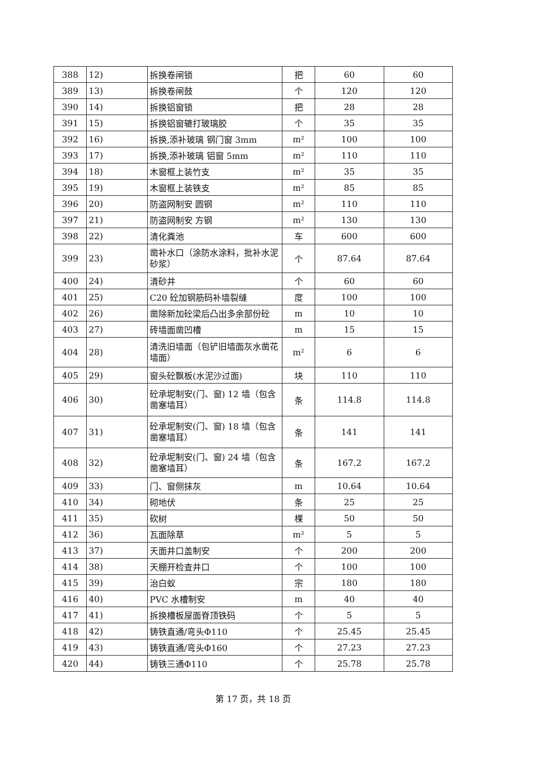| 388 | 12) | 拆换卷闸锁 | 把 | 60 | 60 |
| 389 | 13) | 拆换卷闸鼓 | 个 | 120 | 120 |
| 390 | 14) | 拆换铝窗锁 | 把 | 28 | 28 |
| 391 | 15) | 拆换铝窗辘打玻璃胶 | 个 | 35 | 35 |
| 392 | 16) | 拆换,添补玻璃 钢门窗 3mm | m² | 100 | 100 |
| 393 | 17) | 拆换,添补玻璃 铝窗 5mm | m² | 110 | 110 |
| 394 | 18) | 木窗框上装竹支 | m² | 35 | 35 |
| 395 | 19) | 木窗框上装铁支 | m² | 85 | 85 |
| 396 | 20) | 防盗网制安 圆钢 | m² | 110 | 110 |
| 397 | 21) | 防盗网制安 方钢 | m² | 130 | 130 |
| 398 | 22) | 清化粪池 | 车 | 600 | 600 |
| 399 | 23) | 凿补水口（涂防水涂料，批补水泥砂浆） | 个 | 87.64 | 87.64 |
| 400 | 24) | 清砂井 | 个 | 60 | 60 |
| 401 | 25) | C20 砼加钢筋码补墙裂缝 | 度 | 100 | 100 |
| 402 | 26) | 凿除新加砼梁后凸出多余部份砼 | m | 10 | 10 |
| 403 | 27) | 砖墙面凿凹槽 | m | 15 | 15 |
| 404 | 28) | 清洗旧墙面（包铲旧墙面灰水凿花墙面） | m² | 6 | 6 |
| 405 | 29) | 窗头砼飘板(水泥沙过面) | 块 | 110 | 110 |
| 406 | 30) | 砼承坭制安(门、窗) 12 墙（包含凿塞墙耳） | 条 | 114.8 | 114.8 |
| 407 | 31) | 砼承坭制安(门、窗) 18 墙（包含凿塞墙耳） | 条 | 141 | 141 |
| 408 | 32) | 砼承坭制安(门、窗) 24 墙（包含凿塞墙耳） | 条 | 167.2 | 167.2 |
| 409 | 33) | 门、窗侧抹灰 | m | 10.64 | 10.64 |
| 410 | 34) | 砌地伏 | 条 | 25 | 25 |
| 411 | 35) | 砍树 | 棵 | 50 | 50 |
| 412 | 36) | 瓦面除草 | m² | 5 | 5 |
| 413 | 37) | 天面井口盖制安 | 个 | 200 | 200 |
| 414 | 38) | 天棚开检查井口 | 个 | 100 | 100 |
| 415 | 39) | 治白蚁 | 宗 | 180 | 180 |
| 416 | 40) | PVC 水槽制安 | m | 40 | 40 |
| 417 | 41) | 拆换槽板屋面脊顶铁码 | 个 | 5 | 5 |
| 418 | 42) | 铸铁直通/弯头Φ110 | 个 | 25.45 | 25.45 |
| 419 | 43) | 铸铁直通/弯头Φ160 | 个 | 27.23 | 27.23 |
| 420 | 44) | 铸铁三通Φ110 | 个 | 25.78 | 25.78 |
第 17 页，共 18 页